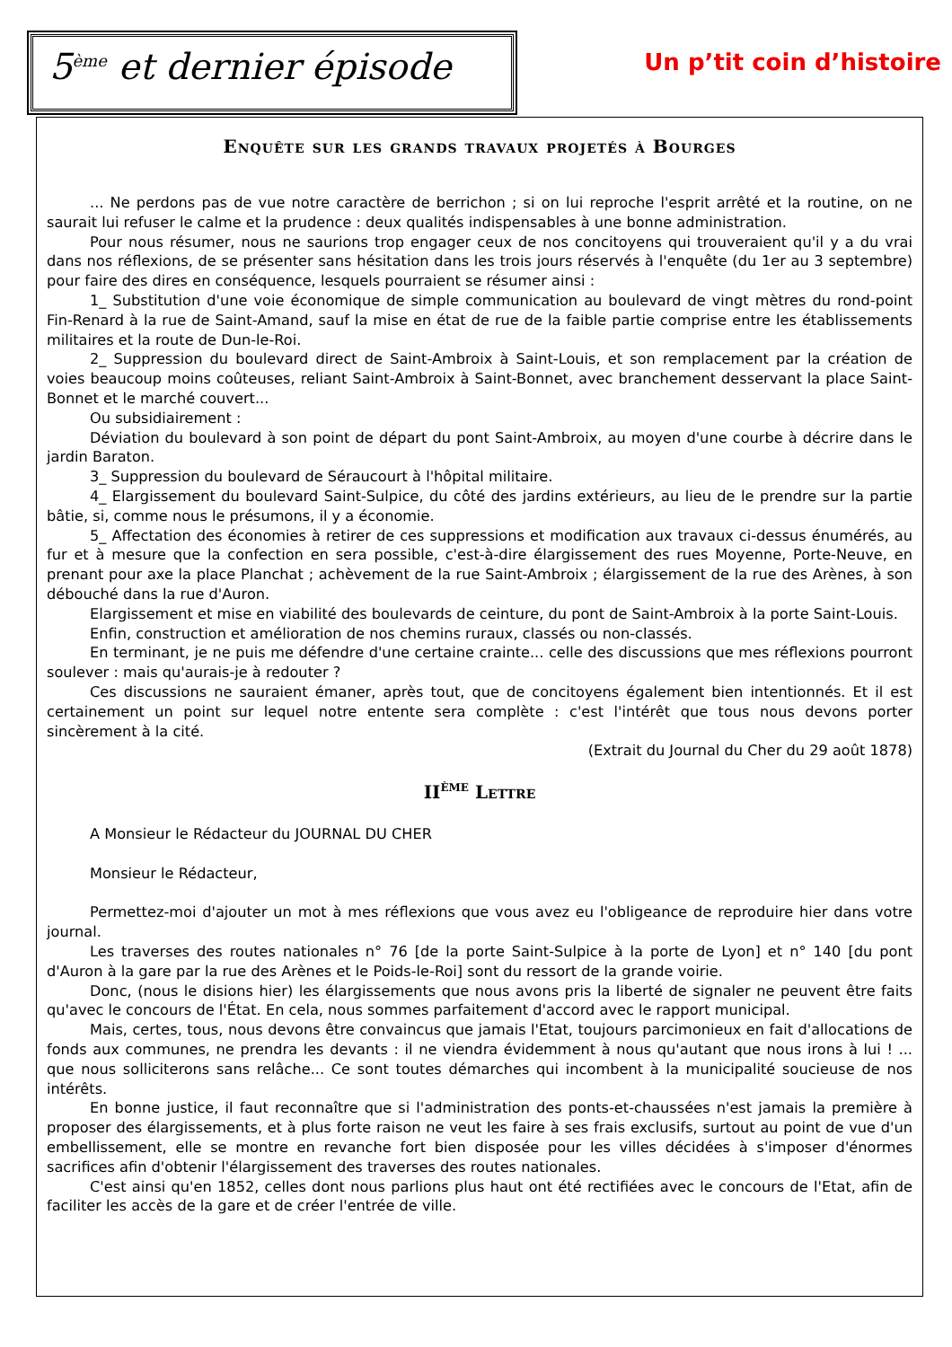5<sup>ème</sup> et dernier épisode
Un p’tit coin d’histoire
Enquête sur les grands travaux projetés à Bourges
... Ne perdons pas de vue notre caractère de berrichon ; si on lui reproche l'esprit arrêté et la routine, on ne saurait lui refuser le calme et la prudence : deux qualités indispensables à une bonne administration.
Pour nous résumer, nous ne saurions trop engager ceux de nos concitoyens qui trouveraient qu'il y a du vrai dans nos réflexions, de se présenter sans hésitation dans les trois jours réservés à l'enquête (du 1er au 3 septembre) pour faire des dires en conséquence, lesquels pourraient se résumer ainsi :
1_ Substitution d'une voie économique de simple communication au boulevard de vingt mètres du rond-point Fin-Renard à la rue de Saint-Amand, sauf la mise en état de rue de la faible partie comprise entre les établissements militaires et la route de Dun-le-Roi.
2_ Suppression du boulevard direct de Saint-Ambroix à Saint-Louis, et son remplacement par la création de voies beaucoup moins coûteuses, reliant Saint-Ambroix à Saint-Bonnet, avec branchement desservant la place Saint-Bonnet et le marché couvert...
Ou subsidiairement :
Déviation du boulevard à son point de départ du pont Saint-Ambroix, au moyen d'une courbe à décrire dans le jardin Baraton.
3_ Suppression du boulevard de Séraucourt à l'hôpital militaire.
4_ Elargissement du boulevard Saint-Sulpice, du côté des jardins extérieurs, au lieu de le prendre sur la partie bâtie, si, comme nous le présumons, il y a économie.
5_ Affectation des économies à retirer de ces suppressions et modification aux travaux ci-dessus énumérés, au fur et à mesure que la confection en sera possible, c'est-à-dire élargissement des rues Moyenne, Porte-Neuve, en prenant pour axe la place Planchat ; achèvement de la rue Saint-Ambroix ; élargissement de la rue des Arènes, à son débouché dans la rue d'Auron.
Elargissement et mise en viabilité des boulevards de ceinture, du pont de Saint-Ambroix à la porte Saint-Louis.
Enfin, construction et amélioration de nos chemins ruraux, classés ou non-classés.
En terminant, je ne puis me défendre d'une certaine crainte... celle des discussions que mes réflexions pourront soulever : mais qu'aurais-je à redouter ?
Ces discussions ne sauraient émaner, après tout, que de concitoyens également bien intentionnés. Et il est certainement un point sur lequel notre entente sera complète : c'est l'intérêt que tous nous devons porter sincèrement à la cité.
(Extrait du Journal du Cher du 29 août 1878)
II<sup>ème</sup> Lettre
A Monsieur le Rédacteur du JOURNAL DU CHER
Monsieur le Rédacteur,
Permettez-moi d'ajouter un mot à mes réflexions que vous avez eu l'obligeance de reproduire hier dans votre journal.
Les traverses des routes nationales n° 76 [de la porte Saint-Sulpice à la porte de Lyon] et n° 140 [du pont d'Auron à la gare par la rue des Arènes et le Poids-le-Roi] sont du ressort de la grande voirie.
Donc, (nous le disions hier) les élargissements que nous avons pris la liberté de signaler ne peuvent être faits qu'avec le concours de l'État. En cela, nous sommes parfaitement d'accord avec le rapport municipal.
Mais, certes, tous, nous devons être convaincus que jamais l'Etat, toujours parcimonieux en fait d'allocations de fonds aux communes, ne prendra les devants : il ne viendra évidemment à nous qu'autant que nous irons à lui ! ... que nous solliciterons sans relâche... Ce sont toutes démarches qui incombent à la municipalité soucieuse de nos intérêts.
En bonne justice, il faut reconnaître que si l'administration des ponts-et-chaussées n'est jamais la première à proposer des élargissements, et à plus forte raison ne veut les faire à ses frais exclusifs, surtout au point de vue d'un embellissement, elle se montre en revanche fort bien disposée pour les villes décidées à s'imposer d'énormes sacrifices afin d'obtenir l'élargissement des traverses des routes nationales.
C'est ainsi qu'en 1852, celles dont nous parlions plus haut ont été rectifiées avec le concours de l'Etat, afin de faciliter les accès de la gare et de créer l'entrée de ville.